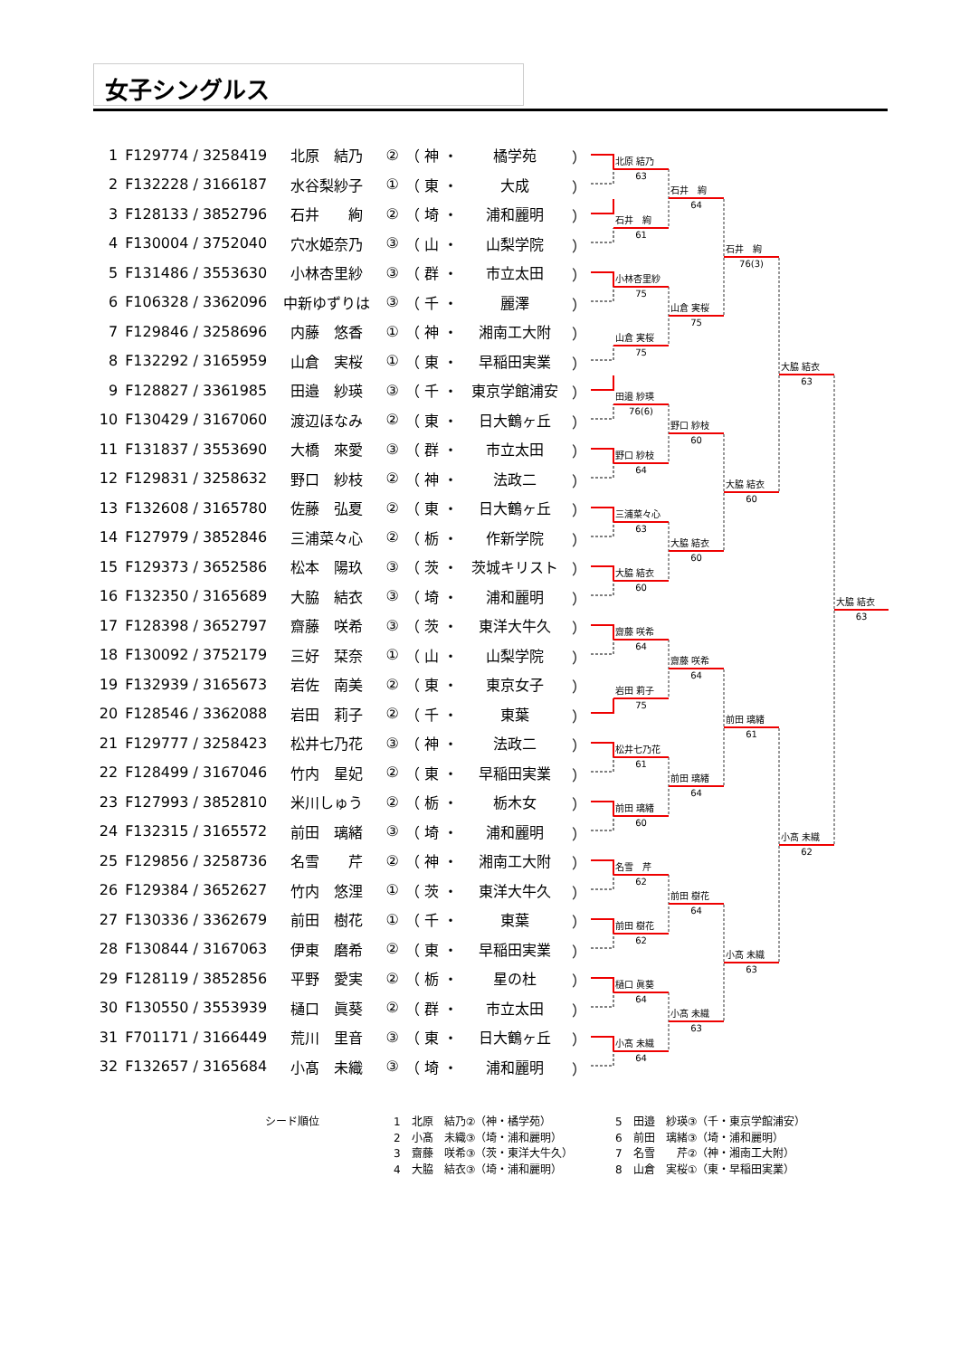女子シングルス
| 1 | F129774 / 3258419 | 北原 結乃 | ② | （ 神 ・ | 橘学苑 | ） |
| 2 | F132228 / 3166187 | 水谷梨紗子 | ① | （ 東 ・ | 大成 | ） |
| 3 | F128133 / 3852796 | 石井 絢 | ② | （ 埼 ・ | 浦和麗明 | ） |
| 4 | F130004 / 3752040 | 穴水姫奈乃 | ③ | （ 山 ・ | 山梨学院 | ） |
| 5 | F131486 / 3553630 | 小林杏里紗 | ③ | （ 群 ・ | 市立太田 | ） |
| 6 | F106328 / 3362096 | 中新ゆずりは | ③ | （ 千 ・ | 麗澤 | ） |
| 7 | F129846 / 3258696 | 内藤 悠香 | ① | （ 神 ・ | 湘南工大附 | ） |
| 8 | F132292 / 3165959 | 山倉 実桜 | ① | （ 東 ・ | 早稲田実業 | ） |
| 9 | F128827 / 3361985 | 田邉 紗瑛 | ③ | （ 千 ・ | 東京学館浦安 | ） |
| 10 | F130429 / 3167060 | 渡辺ほなみ | ② | （ 東 ・ | 日大鶴ヶ丘 | ） |
| 11 | F131837 / 3553690 | 大橋 來愛 | ③ | （ 群 ・ | 市立太田 | ） |
| 12 | F129831 / 3258632 | 野口 紗枝 | ② | （ 神 ・ | 法政二 | ） |
| 13 | F132608 / 3165780 | 佐藤 弘夏 | ② | （ 東 ・ | 日大鶴ヶ丘 | ） |
| 14 | F127979 / 3852846 | 三浦菜々心 | ② | （ 栃 ・ | 作新学院 | ） |
| 15 | F129373 / 3652586 | 松本 陽玖 | ③ | （ 茨 ・ | 茨城キリスト | ） |
| 16 | F132350 / 3165689 | 大脇 結衣 | ③ | （ 埼 ・ | 浦和麗明 | ） |
| 17 | F128398 / 3652797 | 齋藤 咲希 | ③ | （ 茨 ・ | 東洋大牛久 | ） |
| 18 | F130092 / 3752179 | 三好 栞奈 | ① | （ 山 ・ | 山梨学院 | ） |
| 19 | F132939 / 3165673 | 岩佐 南美 | ② | （ 東 ・ | 東京女子 | ） |
| 20 | F128546 / 3362088 | 岩田 莉子 | ② | （ 千 ・ | 東葉 | ） |
| 21 | F129777 / 3258423 | 松井七乃花 | ③ | （ 神 ・ | 法政二 | ） |
| 22 | F128499 / 3167046 | 竹内 星妃 | ② | （ 東 ・ | 早稲田実業 | ） |
| 23 | F127993 / 3852810 | 米川しゅう | ② | （ 栃 ・ | 栃木女 | ） |
| 24 | F132315 / 3165572 | 前田 璃緒 | ③ | （ 埼 ・ | 浦和麗明 | ） |
| 25 | F129856 / 3258736 | 名雪 芹 | ② | （ 神 ・ | 湘南工大附 | ） |
| 26 | F129384 / 3652627 | 竹内 悠浬 | ① | （ 茨 ・ | 東洋大牛久 | ） |
| 27 | F130336 / 3362679 | 前田 樹花 | ① | （ 千 ・ | 東葉 | ） |
| 28 | F130844 / 3167063 | 伊東 磨希 | ② | （ 東 ・ | 早稲田実業 | ） |
| 29 | F128119 / 3852856 | 平野 愛実 | ② | （ 栃 ・ | 星の杜 | ） |
| 30 | F130550 / 3553939 | 樋口 眞葵 | ② | （ 群 ・ | 市立太田 | ） |
| 31 | F701171 / 3166449 | 荒川 里音 | ③ | （ 東 ・ | 日大鶴ヶ丘 | ） |
| 32 | F132657 / 3165684 | 小髙 未織 | ③ | （ 埼 ・ | 浦和麗明 | ） |
北原 結乃
63
石井　絢
61
小林杏里紗
75
山倉 実桜
75
田邉 紗瑛
76(6)
野口 紗枝
64
三浦菜々心
63
大脇 結衣
60
齋藤 咲希
64
岩田 莉子
75
松井七乃花
61
前田 璃緒
60
名雪　芹
62
前田 樹花
62
樋口 眞葵
64
小髙 未織
64
石井　絢
64
山倉 実桜
75
野口 紗枝
60
大脇 結衣
60
齋藤 咲希
64
前田 璃緒
64
前田 樹花
64
小髙 未織
63
石井　絢
76(3)
大脇 結衣
60
前田 璃緒
61
小髙 未織
63
大脇 結衣
63
小髙 未織
62
大脇 結衣
63
シード順位
1　北原　結乃②（神・橘学苑） 2　小髙　未織③（埼・浦和麗明） 3　齋藤　咲希③（茨・東洋大牛久） 4　大脇　結衣③（埼・浦和麗明）
5　田邉　紗瑛③（千・東京学館浦安） 6　前田　璃緒③（埼・浦和麗明） 7　名雪　　芹②（神・湘南工大附） 8　山倉　実桜①（東・早稲田実業）